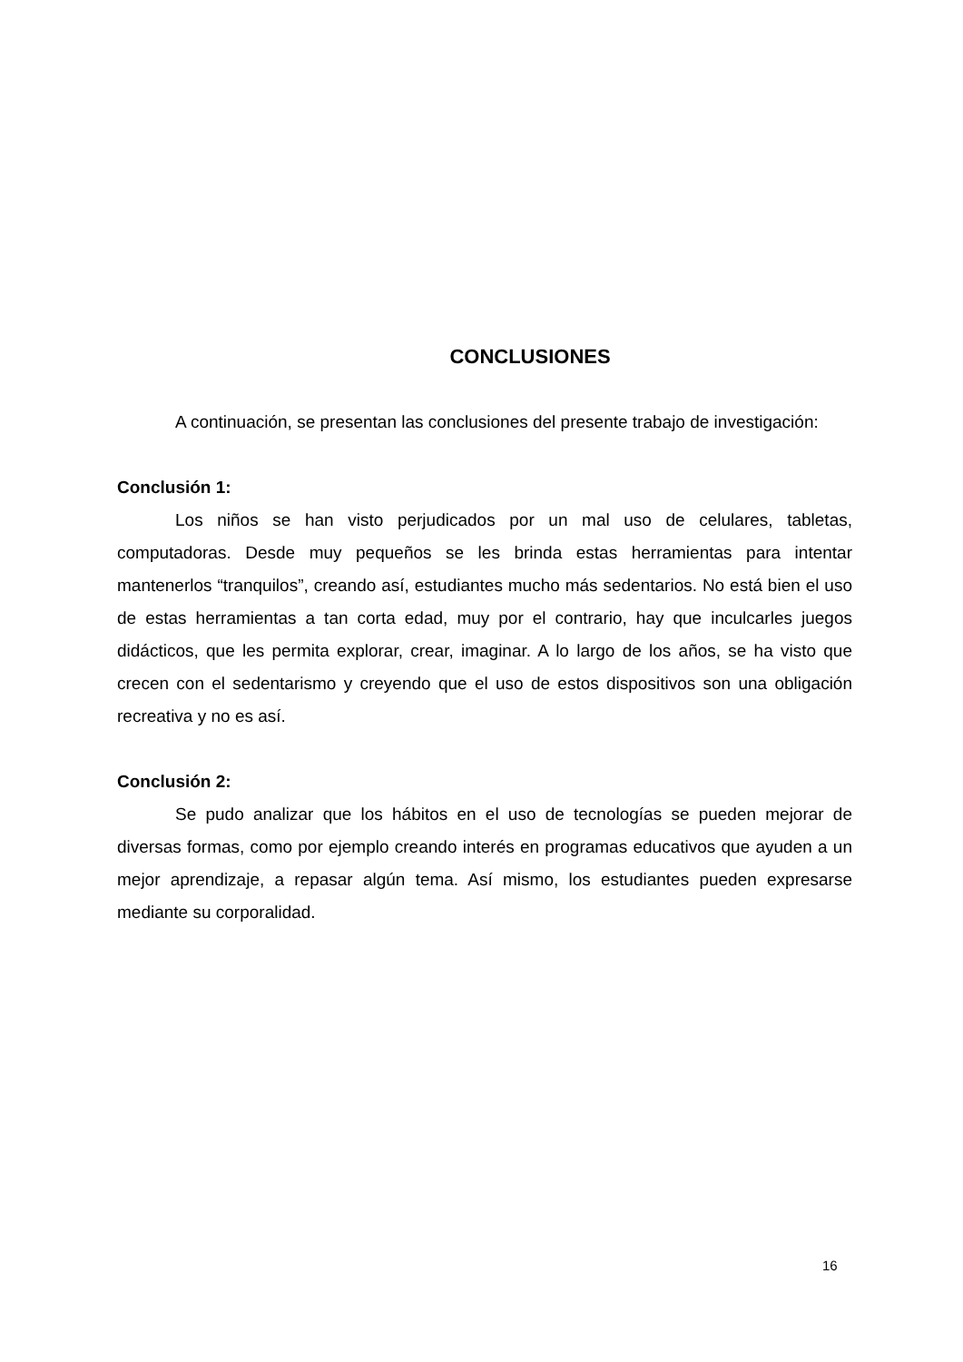CONCLUSIONES
A continuación, se presentan las conclusiones del presente trabajo de investigación:
Conclusión 1:
Los niños se han visto perjudicados por un mal uso de celulares, tabletas, computadoras. Desde muy pequeños se les brinda estas herramientas para intentar mantenerlos “tranquilos”, creando así, estudiantes mucho más sedentarios. No está bien el uso de estas herramientas a tan corta edad, muy por el contrario, hay que inculcarles juegos didácticos, que les permita explorar, crear, imaginar. A lo largo de los años, se ha visto que crecen con el sedentarismo y creyendo que el uso de estos dispositivos son una obligación recreativa y no es así.
Conclusión 2:
Se pudo analizar que los hábitos en el uso de tecnologías se pueden mejorar de diversas formas, como por ejemplo creando interés en programas educativos que ayuden a un mejor aprendizaje, a repasar algún tema. Así mismo, los estudiantes pueden expresarse mediante su corporalidad.
16